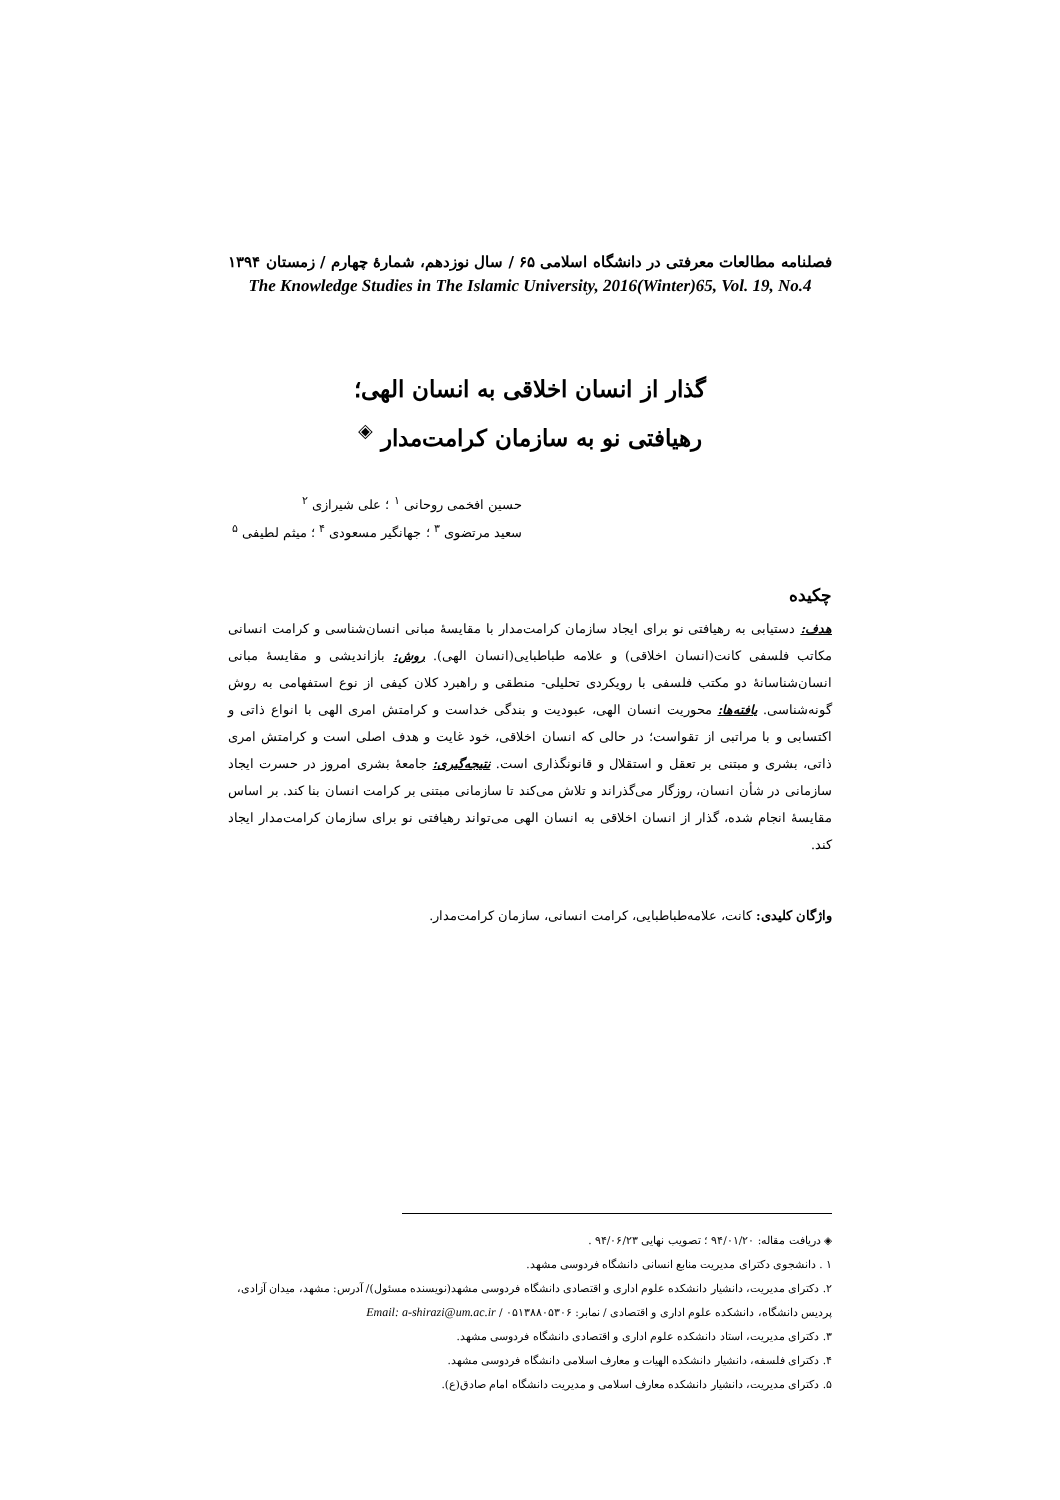فصلنامه مطالعات معرفتی در دانشگاه اسلامی ۶۵ / سال نوزدهم، شمارهٔ چهارم / زمستان ۱۳۹۴
The Knowledge Studies in The Islamic University, 2016(Winter)65, Vol. 19, No.4
گذار از انسان اخلاقی به انسان الهی؛
رهیافتی نو به سازمان کرامت‌مدار <sup>◈</sup>
حسین افخمی روحانی <sup>۱</sup> ؛ علی شیرازی <sup>۲</sup>
سعید مرتضوی <sup>۳</sup> ؛ جهانگیر مسعودی <sup>۴</sup> ؛ میثم لطیفی <sup>۵</sup>
چکیده
هدف: دستیابی به رهیافتی نو برای ایجاد سازمان کرامت‌مدار با مقایسهٔ مبانی انسان‌شناسی و کرامت انسانی مکاتب فلسفی کانت(انسان اخلاقی) و علامه طباطبایی(انسان الهی). روش: بازاندیشی و مقایسهٔ مبانی انسان‌شناسانهٔ دو مکتب فلسفی با رویکردی تحلیلی- منطقی و راهبرد کلان کیفی از نوع استفهامی به روش گونه‌شناسی. یافته‌ها: محوریت انسان الهی، عبودیت و بندگی خداست و کرامتش امری الهی با انواع ذاتی و اکتسابی و با مراتبی از تقواست؛ در حالی که انسان اخلاقی، خود غایت و هدف اصلی است و کرامتش امری ذاتی، بشری و مبتنی بر تعقل و استقلال و قانونگذاری است. نتیجه‌گیری: جامعهٔ بشری امروز در حسرت ایجاد سازمانی در شأن انسان، روزگار می‌گذراند و تلاش می‌کند تا سازمانی مبتنی بر کرامت انسان بنا کند. بر اساس مقایسهٔ انجام شده، گذار از انسان اخلاقی به انسان الهی می‌تواند رهیافتی نو برای سازمان کرامت‌مدار ایجاد کند.
واژگان کلیدی: کانت، علامه‌طباطبایی، کرامت انسانی، سازمان کرامت‌مدار.
◈ دریافت مقاله: ۹۴/۰۱/۲۰ ؛ تصویب نهایی ۹۴/۰۶/۲۳ .
۱ . دانشجوی دکترای مدیریت منابع انسانی دانشگاه فردوسی مشهد.
۲. دکترای مدیریت، دانشیار دانشکده علوم اداری و اقتصادی دانشگاه فردوسی مشهد(نویسنده مسئول)/ آدرس: مشهد، میدان آزادی، پردیس دانشگاه، دانشکده علوم اداری و اقتصادی / نمابر: ۰۵۱۳۸۸۰۵۳۰۶ / Email: a-shirazi@um.ac.ir
۳. دکترای مدیریت، استاد دانشکده علوم اداری و اقتصادی دانشگاه فردوسی مشهد.
۴. دکترای فلسفه، دانشیار دانشکده الهیات و معارف اسلامی دانشگاه فردوسی مشهد.
۵. دکترای مدیریت، دانشیار دانشکده معارف اسلامی و مدیریت دانشگاه امام صادق(ع).